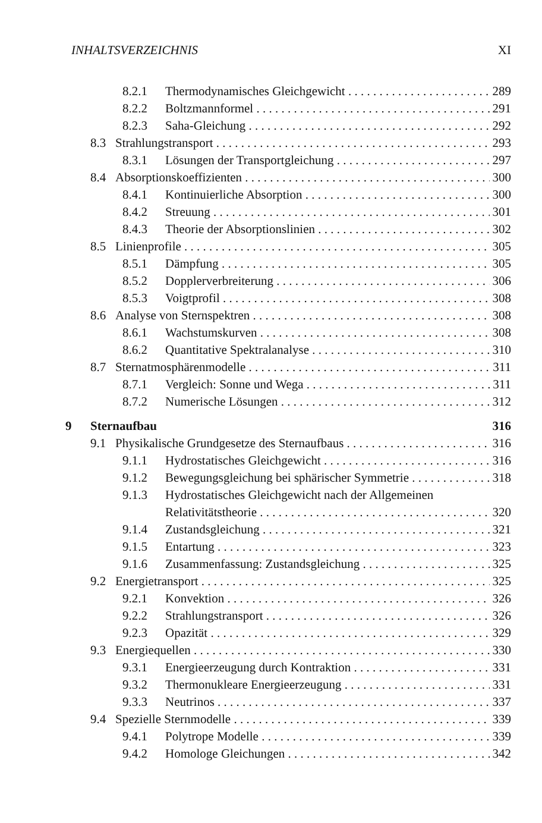INHALTSVERZEICHNIS XI
8.2.1 Thermodynamisches Gleichgewicht 289
8.2.2 Boltzmannformel 291
8.2.3 Saha-Gleichung 292
8.3 Strahlungstransport 293
8.3.1 Lösungen der Transportgleichung 297
8.4 Absorptionskoeffizienten 300
8.4.1 Kontinuierliche Absorption 300
8.4.2 Streuung 301
8.4.3 Theorie der Absorptionslinien 302
8.5 Linienprofile 305
8.5.1 Dämpfung 305
8.5.2 Dopplerverbreiterung 306
8.5.3 Voigtprofil 308
8.6 Analyse von Sternspektren 308
8.6.1 Wachstumskurven 308
8.6.2 Quantitative Spektralanalyse 310
8.7 Sternatmosphärenmodelle 311
8.7.1 Vergleich: Sonne und Wega 311
8.7.2 Numerische Lösungen 312
9 Sternaufbau 316
9.1 Physikalische Grundgesetze des Sternaufbaus 316
9.1.1 Hydrostatisches Gleichgewicht 316
9.1.2 Bewegungsgleichung bei sphärischer Symmetrie 318
9.1.3 Hydrostatisches Gleichgewicht nach der Allgemeinen
Relativitätstheorie 320
9.1.4 Zustandsgleichung 321
9.1.5 Entartung 323
9.1.6 Zusammenfassung: Zustandsgleichung 325
9.2 Energietransport 325
9.2.1 Konvektion 326
9.2.2 Strahlungstransport 326
9.2.3 Opazität 329
9.3 Energiequellen 330
9.3.1 Energieerzeugung durch Kontraktion 331
9.3.2 Thermonukleare Energieerzeugung 331
9.3.3 Neutrinos 337
9.4 Spezielle Sternmodelle 339
9.4.1 Polytrope Modelle 339
9.4.2 Homologe Gleichungen 342